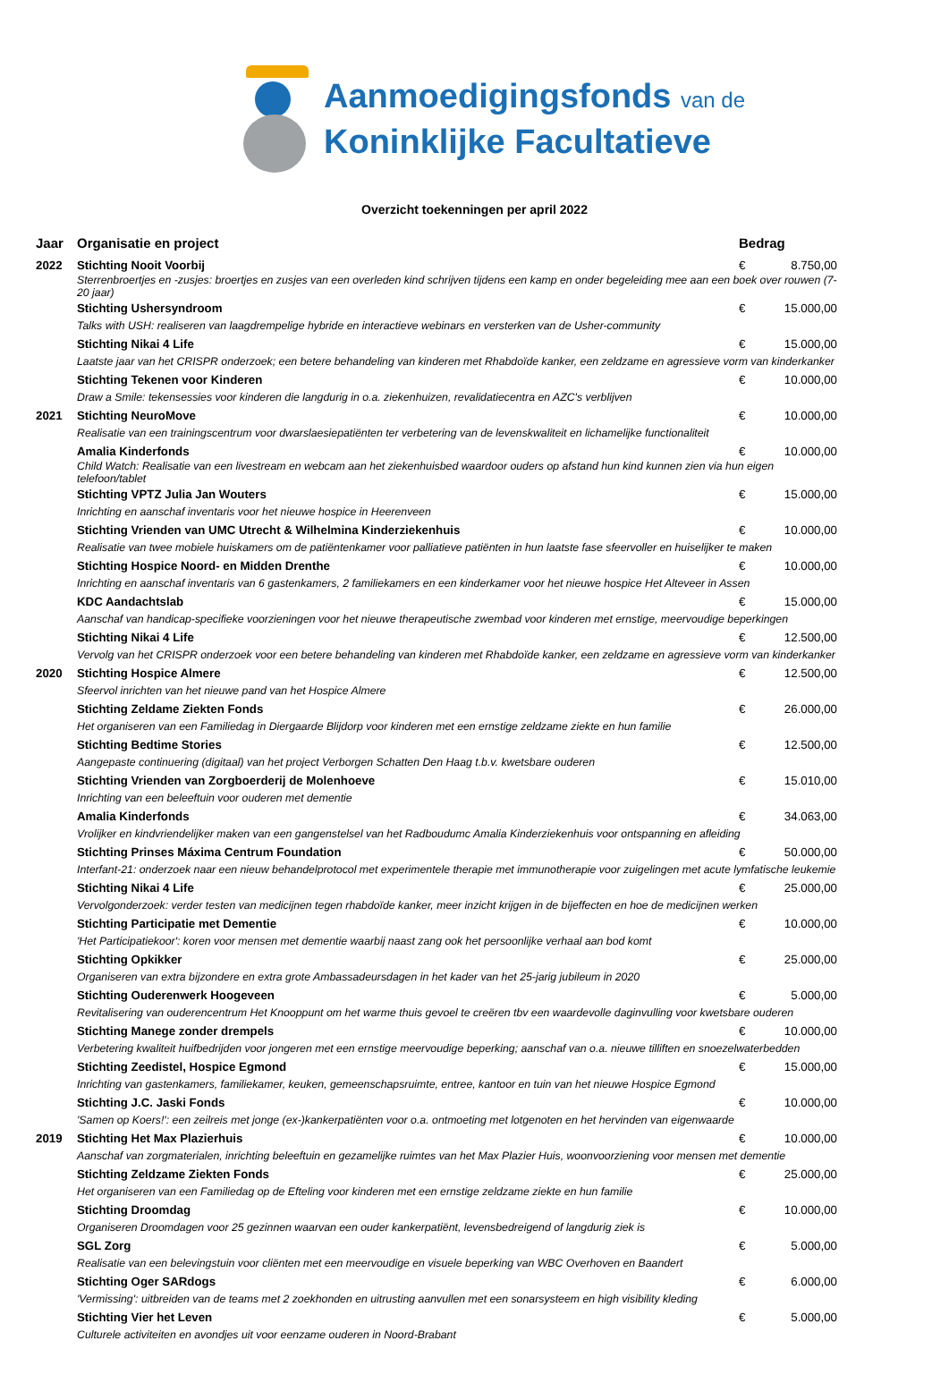Aanmoedigingsfonds van de
Koninklijke Facultatieve
Overzicht toekenningen per april 2022
| Jaar | Organisatie en project | Bedrag | |
| --- | --- | --- | --- |
| 2022 | Stichting Nooit Voorbij | € | 8.750,00 |
| | Sterrenbroertjes en -zusjes: broertjes en zusjes van een overleden kind schrijven tijdens een kamp en onder begeleiding mee aan een boek over rouwen (7-20 jaar) | | |
| | Stichting Ushersyndroom | € | 15.000,00 |
| | Talks with USH: realiseren van laagdrempelige hybride en interactieve webinars en versterken van de Usher-community | | |
| | Stichting Nikai 4 Life | € | 15.000,00 |
| | Laatste jaar van het CRISPR onderzoek; een betere behandeling van kinderen met Rhabdoïde kanker, een zeldzame en agressieve vorm van kinderkanker | | |
| | Stichting Tekenen voor Kinderen | € | 10.000,00 |
| | Draw a Smile: tekensessies voor kinderen die langdurig in o.a. ziekenhuizen, revalidatiecentra en AZC's verblijven | | |
| 2021 | Stichting NeuroMove | € | 10.000,00 |
| | Realisatie van een trainingscentrum voor dwarslaesiepatiënten ter verbetering van de levenskwaliteit en lichamelijke functionaliteit | | |
| | Amalia Kinderfonds | € | 10.000,00 |
| | Child Watch: Realisatie van een livestream en webcam aan het ziekenhuisbed waardoor ouders op afstand hun kind kunnen zien via hun eigen telefoon/tablet | | |
| | Stichting VPTZ Julia Jan Wouters | € | 15.000,00 |
| | Inrichting en aanschaf inventaris voor het nieuwe hospice in Heerenveen | | |
| | Stichting Vrienden van UMC Utrecht & Wilhelmina Kinderziekenhuis | € | 10.000,00 |
| | Realisatie van twee mobiele huiskamers om de patiëntenkamer voor palliatieve patiënten in hun laatste fase sfeervoller en huiselijker te maken | | |
| | Stichting Hospice Noord- en Midden Drenthe | € | 10.000,00 |
| | Inrichting en aanschaf inventaris van 6 gastenkamers, 2 familiekamers en een kinderkamer voor het nieuwe hospice Het Alteveer in Assen | | |
| | KDC Aandachtslab | € | 15.000,00 |
| | Aanschaf van handicap-specifieke voorzieningen voor het nieuwe therapeutische zwembad voor kinderen met ernstige, meervoudige beperkingen | | |
| | Stichting Nikai 4 Life | € | 12.500,00 |
| | Vervolg van het CRISPR onderzoek voor een betere behandeling van kinderen met Rhabdoïde kanker, een zeldzame en agressieve vorm van kinderkanker | | |
| 2020 | Stichting Hospice Almere | € | 12.500,00 |
| | Sfeervol inrichten van het nieuwe pand van het Hospice Almere | | |
| | Stichting Zeldame Ziekten Fonds | € | 26.000,00 |
| | Het organiseren van een Familiedag in Diergaarde Blijdorp voor kinderen met een ernstige zeldzame ziekte en hun familie | | |
| | Stichting Bedtime Stories | € | 12.500,00 |
| | Aangepaste continuering (digitaal) van het project Verborgen Schatten Den Haag t.b.v. kwetsbare ouderen | | |
| | Stichting Vrienden van Zorgboerderij de Molenhoeve | € | 15.010,00 |
| | Inrichting van een beleeftuin voor ouderen met dementie | | |
| | Amalia Kinderfonds | € | 34.063,00 |
| | Vrolijker en kindvriendelijker maken van een gangenstelsel van het Radboudumc Amalia Kinderziekenhuis voor ontspanning en afleiding | | |
| | Stichting Prinses Máxima Centrum Foundation | € | 50.000,00 |
| | Interfant-21: onderzoek naar een nieuw behandelprotocol met experimentele therapie met immunotherapie voor zuigelingen met acute lymfatische leukemie | | |
| | Stichting Nikai 4 Life | € | 25.000,00 |
| | Vervolgonderzoek: verder testen van medicijnen tegen rhabdoïde kanker, meer inzicht krijgen in de bijeffecten en hoe de medicijnen werken | | |
| | Stichting Participatie met Dementie | € | 10.000,00 |
| | 'Het Participatiekoor': koren voor mensen met dementie waarbij naast zang ook het persoonlijke verhaal aan bod komt | | |
| | Stichting Opkikker | € | 25.000,00 |
| | Organiseren van extra bijzondere en extra grote Ambassadeursdagen in het kader van het 25-jarig jubileum in 2020 | | |
| | Stichting Ouderenwerk Hoogeveen | € | 5.000,00 |
| | Revitalisering van ouderencentrum Het Knooppunt om het warme thuis gevoel te creëren tbv een waardevolle daginvulling voor kwetsbare ouderen | | |
| | Stichting Manege zonder drempels | € | 10.000,00 |
| | Verbetering kwaliteit huifbedrijden voor jongeren met een ernstige meervoudige beperking; aanschaf van o.a. nieuwe tilliften en snoezelwaterbedden | | |
| | Stichting Zeedistel, Hospice Egmond | € | 15.000,00 |
| | Inrichting van gastenkamers, familiekamer, keuken, gemeenschapsruimte, entree, kantoor en tuin van het nieuwe Hospice Egmond | | |
| | Stichting J.C. Jaski Fonds | € | 10.000,00 |
| | 'Samen op Koers!': een zeilreis met jonge (ex-)kankerpatiënten voor o.a. ontmoeting met lotgenoten en het hervinden van eigenwaarde | | |
| 2019 | Stichting Het Max Plazierhuis | € | 10.000,00 |
| | Aanschaf van zorgmaterialen, inrichting beleeftuin en gezamelijke ruimtes van het Max Plazier Huis, woonvoorziening voor mensen met dementie | | |
| | Stichting Zeldzame Ziekten Fonds | € | 25.000,00 |
| | Het organiseren van een Familiedag op de Efteling voor kinderen met een ernstige zeldzame ziekte en hun familie | | |
| | Stichting Droomdag | € | 10.000,00 |
| | Organiseren Droomdagen voor 25 gezinnen waarvan een ouder kankerpatiënt, levensbedreigend of langdurig ziek is | | |
| | SGL Zorg | € | 5.000,00 |
| | Realisatie van een belevingstuin voor cliënten met een meervoudige en visuele beperking van WBC Overhoven en Baandert | | |
| | Stichting Oger SARdogs | € | 6.000,00 |
| | 'Vermissing': uitbreiden van de teams met 2 zoekhonden en uitrusting aanvullen met een sonarsysteem en high visibility kleding | | |
| | Stichting Vier het Leven | € | 5.000,00 |
| | Culturele activiteiten en avondjes uit voor eenzame ouderen in Noord-Brabant | | |